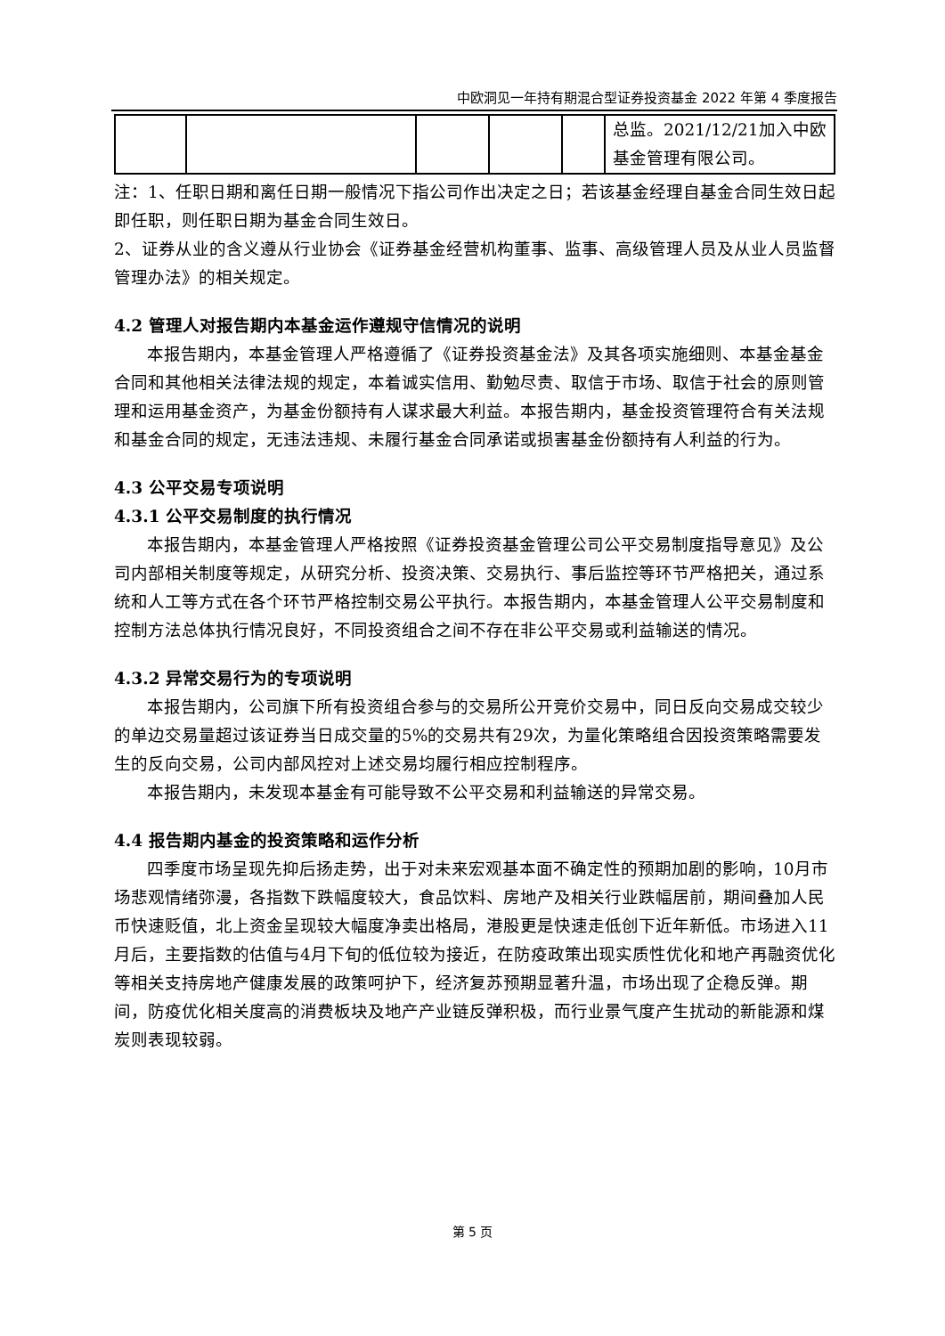中欧洞见一年持有期混合型证券投资基金 2022 年第 4 季度报告
| | | | | | 总监。2021/12/21加入中欧基金管理有限公司。 |
注：1、任职日期和离任日期一般情况下指公司作出决定之日；若该基金经理自基金合同生效日起即任职，则任职日期为基金合同生效日。
2、证券从业的含义遵从行业协会《证券基金经营机构董事、监事、高级管理人员及从业人员监督管理办法》的相关规定。
4.2 管理人对报告期内本基金运作遵规守信情况的说明
本报告期内，本基金管理人严格遵循了《证券投资基金法》及其各项实施细则、本基金基金合同和其他相关法律法规的规定，本着诚实信用、勤勉尽责、取信于市场、取信于社会的原则管理和运用基金资产，为基金份额持有人谋求最大利益。本报告期内，基金投资管理符合有关法规和基金合同的规定，无违法违规、未履行基金合同承诺或损害基金份额持有人利益的行为。
4.3 公平交易专项说明
4.3.1 公平交易制度的执行情况
本报告期内，本基金管理人严格按照《证券投资基金管理公司公平交易制度指导意见》及公司内部相关制度等规定，从研究分析、投资决策、交易执行、事后监控等环节严格把关，通过系统和人工等方式在各个环节严格控制交易公平执行。本报告期内，本基金管理人公平交易制度和控制方法总体执行情况良好，不同投资组合之间不存在非公平交易或利益输送的情况。
4.3.2 异常交易行为的专项说明
本报告期内，公司旗下所有投资组合参与的交易所公开竞价交易中，同日反向交易成交较少的单边交易量超过该证券当日成交量的5%的交易共有29次，为量化策略组合因投资策略需要发生的反向交易，公司内部风控对上述交易均履行相应控制程序。
本报告期内，未发现本基金有可能导致不公平交易和利益输送的异常交易。
4.4 报告期内基金的投资策略和运作分析
四季度市场呈现先抑后扬走势，出于对未来宏观基本面不确定性的预期加剧的影响，10月市场悲观情绪弥漫，各指数下跌幅度较大，食品饮料、房地产及相关行业跌幅居前，期间叠加人民币快速贬值，北上资金呈现较大幅度净卖出格局，港股更是快速走低创下近年新低。市场进入11月后，主要指数的估值与4月下旬的低位较为接近，在防疫政策出现实质性优化和地产再融资优化等相关支持房地产健康发展的政策呵护下，经济复苏预期显著升温，市场出现了企稳反弹。期间，防疫优化相关度高的消费板块及地产产业链反弹积极，而行业景气度产生扰动的新能源和煤炭则表现较弱。
第 5 页